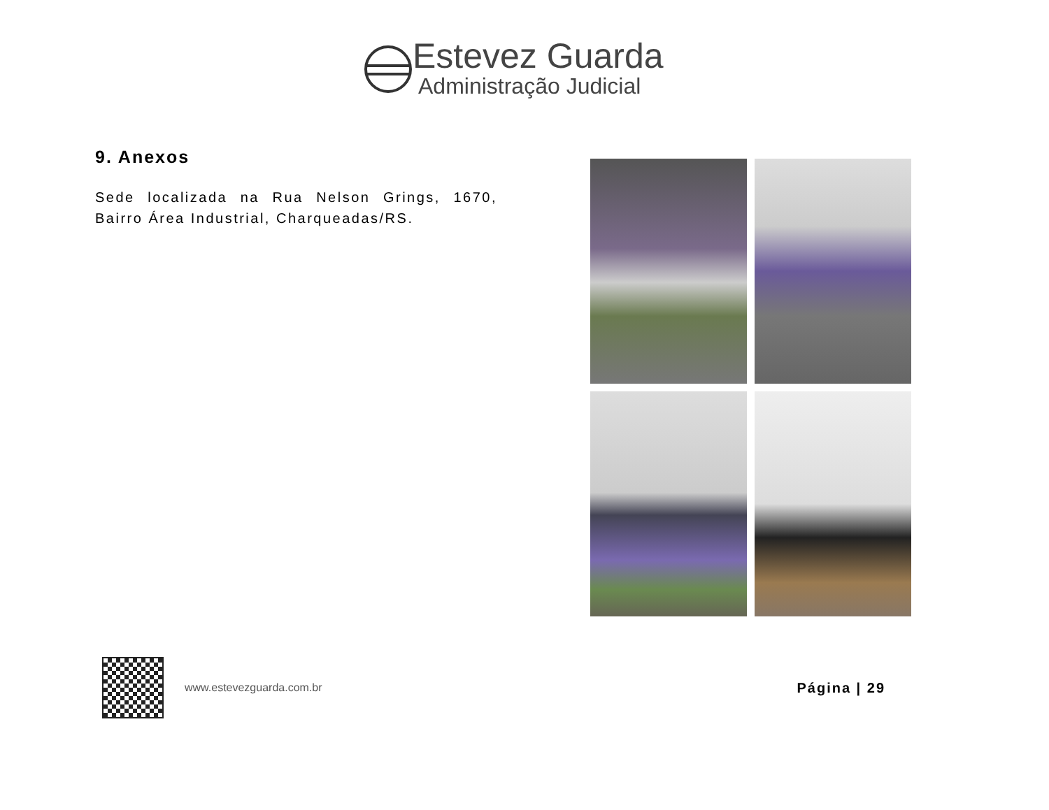Estevez Guarda
Administração Judicial
9. Anexos
Sede localizada na Rua Nelson Grings, 1670, Bairro Área Industrial, Charqueadas/RS.
www.estevezguarda.com.br
Página | 29